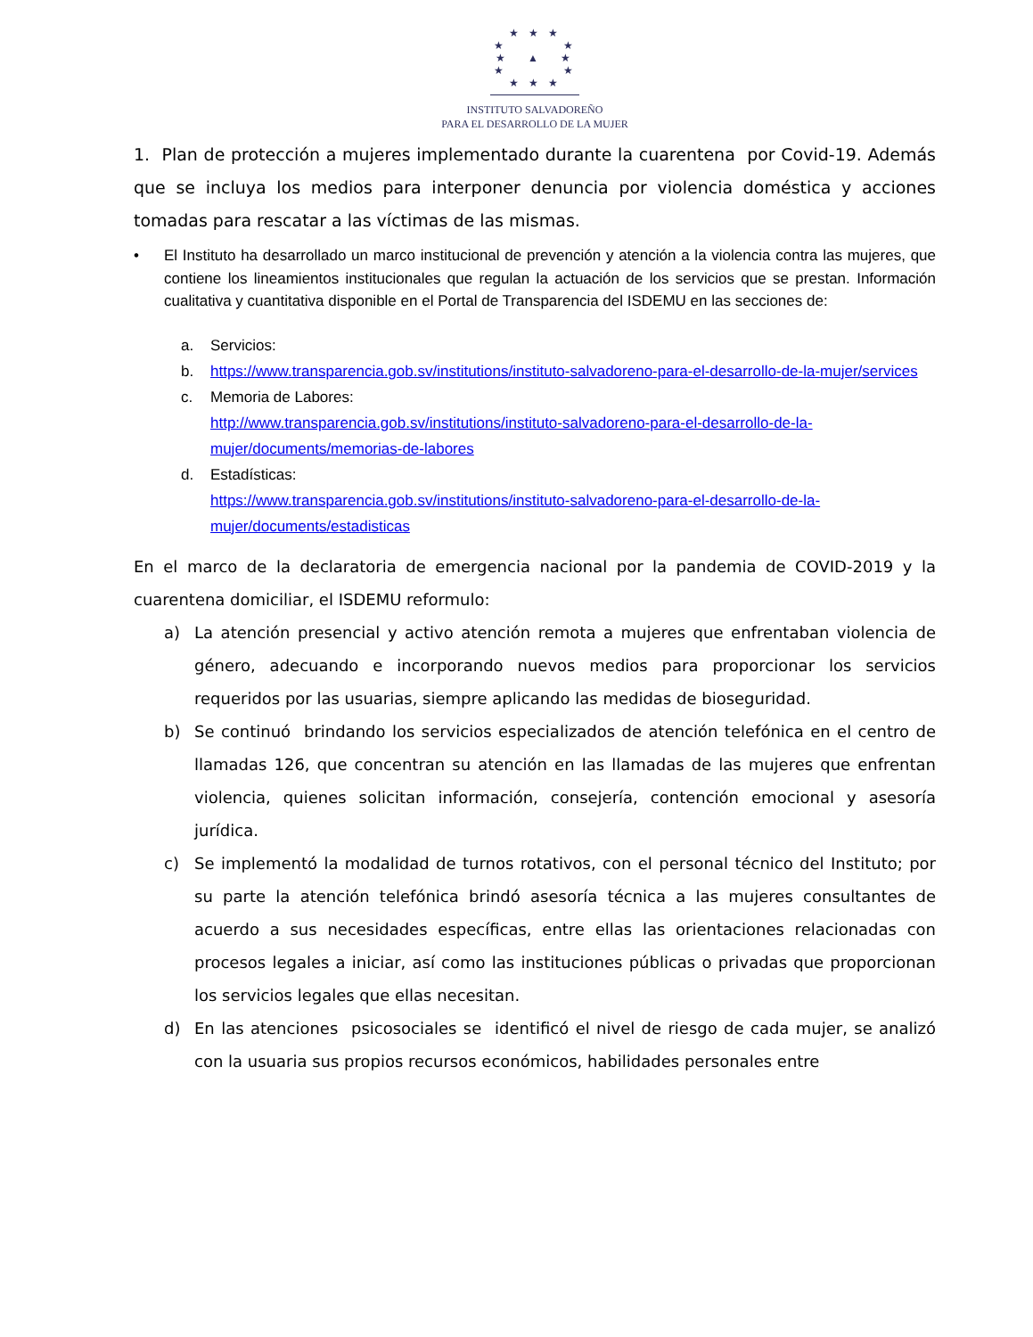★ ★ ★
★ ★
★ ▲ ★
★ ★
★ ★ ★
INSTITUTO SALVADOREÑO
PARA EL DESARROLLO DE LA MUJER
1. Plan de protección a mujeres implementado durante la cuarentena por Covid-19. Además que se incluya los medios para interponer denuncia por violencia doméstica y acciones tomadas para rescatar a las víctimas de las mismas.
• El Instituto ha desarrollado un marco institucional de prevención y atención a la violencia contra las mujeres, que contiene los lineamientos institucionales que regulan la actuación de los servicios que se prestan. Información cualitativa y cuantitativa disponible en el Portal de Transparencia del ISDEMU en las secciones de:
a. Servicios:
b. https://www.transparencia.gob.sv/institutions/instituto-salvadoreno-para-el-desarrollo-de-la-mujer/services
c. Memoria de Labores:
http://www.transparencia.gob.sv/institutions/instituto-salvadoreno-para-el-desarrollo-de-la-mujer/documents/memorias-de-labores
d. Estadísticas:
https://www.transparencia.gob.sv/institutions/instituto-salvadoreno-para-el-desarrollo-de-la-mujer/documents/estadisticas
En el marco de la declaratoria de emergencia nacional por la pandemia de COVID-2019 y la cuarentena domiciliar, el ISDEMU reformulo:
a) La atención presencial y activo atención remota a mujeres que enfrentaban violencia de género, adecuando e incorporando nuevos medios para proporcionar los servicios requeridos por las usuarias, siempre aplicando las medidas de bioseguridad.
b) Se continuó brindando los servicios especializados de atención telefónica en el centro de llamadas 126, que concentran su atención en las llamadas de las mujeres que enfrentan violencia, quienes solicitan información, consejería, contención emocional y asesoría jurídica.
c) Se implementó la modalidad de turnos rotativos, con el personal técnico del Instituto; por su parte la atención telefónica brindó asesoría técnica a las mujeres consultantes de acuerdo a sus necesidades específicas, entre ellas las orientaciones relacionadas con procesos legales a iniciar, así como las instituciones públicas o privadas que proporcionan los servicios legales que ellas necesitan.
d) En las atenciones psicosociales se identificó el nivel de riesgo de cada mujer, se analizó con la usuaria sus propios recursos económicos, habilidades personales entre